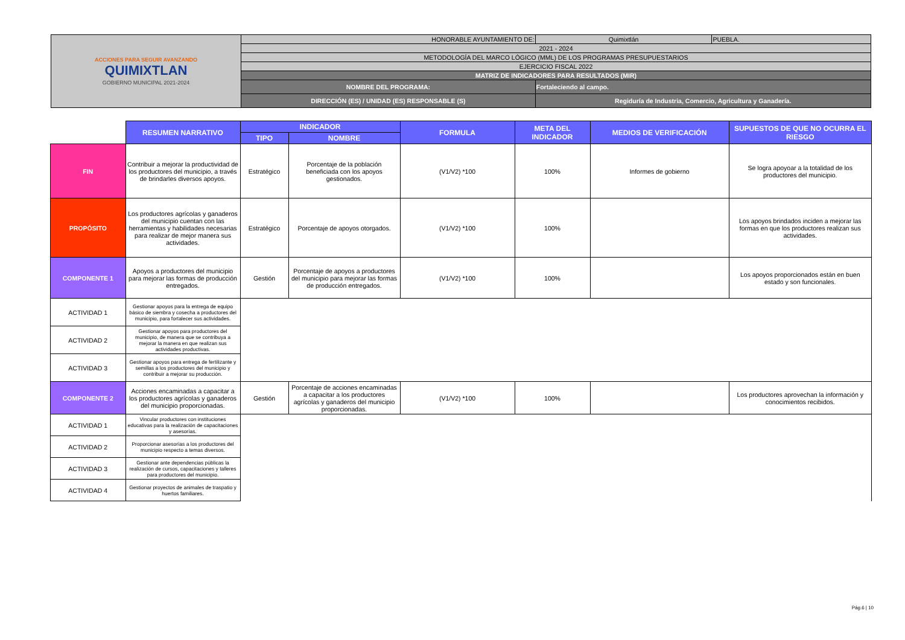| ACCIONES PARA SEGUIR AVANZANDO QUIMIXTLAN GOBIERNO MUNICIPAL 2021-2024 | HONORABLE AYUNTAMIENTO DE: | | Quimixtlán | PUEBLA. |
| | 2021 - 2024 | | | |
| | METODOLOGÍA DEL MARCO LÓGICO (MML) DE LOS PROGRAMAS PRESUPUESTARIOS | | | |
| | EJERCICIO FISCAL 2022 | | | |
| | MATRIZ DE INDICADORES PARA RESULTADOS (MIR) | | | |
| | NOMBRE DEL PROGRAMA: | Fortaleciendo al campo. | | |
| | DIRECCIÓN (ES) / UNIDAD (ES) RESPONSABLE (S) | Regiduría de Industria, Comercio, Agricultura y Ganadería. | | |
| | RESUMEN NARRATIVO | INDICADOR | | FORMULA | META DEL INDICADOR | MEDIOS DE VERIFICACIÓN | SUPUESTOS DE QUE NO OCURRA EL RIESGO |
| | | TIPO | NOMBRE | | | | |
| FIN | Contribuir a mejorar la productividad de los productores del municipio, a través de brindarles diversos apoyos. | Estratégico | Porcentaje de la población beneficiada con los apoyos gestionados. | (V1/V2) *100 | 100% | Informes de gobierno | Se logra apoyoar a la totalidad de los productores del municipio. |
| PROPÓSITO | Los productores agrícolas y ganaderos del municipio cuentan con las herramientas y habilidades necesarias para realizar de mejor manera sus actividades. | Estratégico | Porcentaje de apoyos otorgados. | (V1/V2) *100 | 100% | | Los apoyos brindados inciden a mejorar las formas en que los productores realizan sus actividades. |
| COMPONENTE 1 | Apoyos a productores del municipio para mejorar las formas de producción entregados. | Gestión | Porcentaje de apoyos a productores del municipio para mejorar las formas de producción entregados. | (V1/V2) *100 | 100% | | Los apoyos proporcionados están en buen estado y son funcionales. |
| ACTIVIDAD 1 | Gestionar apoyos para la entrega de equipo básico de siembra y cosecha a productores del municipio, para fortalecer sus actividades. | | | | | | |
| ACTIVIDAD 2 | Gestionar apoyos para productores del municipio, de manera que se contribuya a mejorar la manera en que realizan sus actividades productivas. | | | | | | |
| ACTIVIDAD 3 | Gestionar apoyos para entrega de fertilizante y semillas a los productores del municipio y contribuir a mejorar su producción. | | | | | | |
| COMPONENTE 2 | Acciones encaminadas a capacitar a los productores agrícolas y ganaderos del municipio proporcionadas. | Gestión | Porcentaje de acciones encaminadas a capacitar a los productores agrícolas y ganaderos del municipio proporcionadas. | (V1/V2) *100 | 100% | | Los productores aprovechan la información y conocimientos recibidos. |
| ACTIVIDAD 1 | Vincular productores con instituciones educativas para la realización de capacitaciones y asesorías. | | | | | | |
| ACTIVIDAD 2 | Proporcionar asesorías a los productores del municipio respecto a temas diversos. | | | | | | |
| ACTIVIDAD 3 | Gestionar ante dependencias públicas la realización de cursos, capacitaciones y talleres para productores del municipio. | | | | | | |
| ACTIVIDAD 4 | Gestionar proyectos de animales de traspatio y huertos familiares. | | | | | | |
Pág.6 | 10